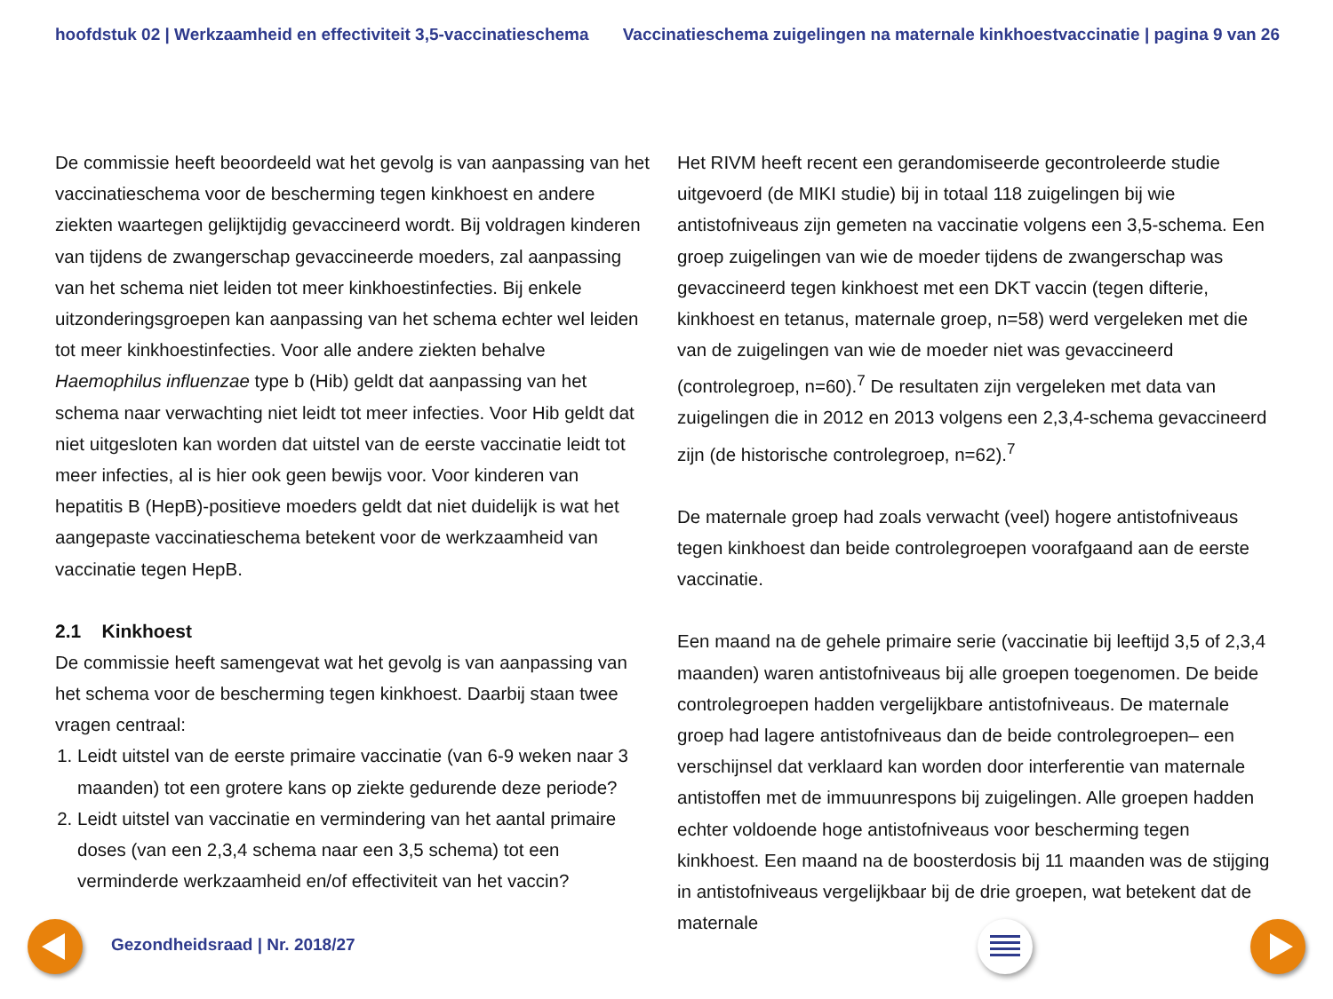hoofdstuk 02 | Werkzaamheid en effectiviteit 3,5-vaccinatieschema Vaccinatieschema zuigelingen na maternale kinkhoestvaccinatie | pagina 9 van 26
De commissie heeft beoordeeld wat het gevolg is van aanpassing van het vaccinatieschema voor de bescherming tegen kinkhoest en andere ziekten waartegen gelijktijdig gevaccineerd wordt. Bij voldragen kinderen van tijdens de zwangerschap gevaccineerde moeders, zal aanpassing van het schema niet leiden tot meer kinkhoestinfecties. Bij enkele uitzonderingsgroepen kan aanpassing van het schema echter wel leiden tot meer kinkhoestinfecties. Voor alle andere ziekten behalve Haemophilus influenzae type b (Hib) geldt dat aanpassing van het schema naar verwachting niet leidt tot meer infecties. Voor Hib geldt dat niet uitgesloten kan worden dat uitstel van de eerste vaccinatie leidt tot meer infecties, al is hier ook geen bewijs voor. Voor kinderen van hepatitis B (HepB)-positieve moeders geldt dat niet duidelijk is wat het aangepaste vaccinatieschema betekent voor de werkzaamheid van vaccinatie tegen HepB.
2.1 Kinkhoest
De commissie heeft samengevat wat het gevolg is van aanpassing van het schema voor de bescherming tegen kinkhoest. Daarbij staan twee vragen centraal:
1. Leidt uitstel van de eerste primaire vaccinatie (van 6-9 weken naar 3 maanden) tot een grotere kans op ziekte gedurende deze periode?
2. Leidt uitstel van vaccinatie en vermindering van het aantal primaire doses (van een 2,3,4 schema naar een 3,5 schema) tot een verminderde werkzaamheid en/of effectiviteit van het vaccin?
Het RIVM heeft recent een gerandomiseerde gecontroleerde studie uitgevoerd (de MIKI studie) bij in totaal 118 zuigelingen bij wie antistofniveaus zijn gemeten na vaccinatie volgens een 3,5-schema. Een groep zuigelingen van wie de moeder tijdens de zwangerschap was gevaccineerd tegen kinkhoest met een DKT vaccin (tegen difterie, kinkhoest en tetanus, maternale groep, n=58) werd vergeleken met die van de zuigelingen van wie de moeder niet was gevaccineerd (controlegroep, n=60).<sup>7</sup> De resultaten zijn vergeleken met data van zuigelingen die in 2012 en 2013 volgens een 2,3,4-schema gevaccineerd zijn (de historische controlegroep, n=62).<sup>7</sup>
De maternale groep had zoals verwacht (veel) hogere antistofniveaus tegen kinkhoest dan beide controlegroepen voorafgaand aan de eerste vaccinatie.
Een maand na de gehele primaire serie (vaccinatie bij leeftijd 3,5 of 2,3,4 maanden) waren antistofniveaus bij alle groepen toegenomen. De beide controlegroepen hadden vergelijkbare antistofniveaus. De maternale groep had lagere antistofniveaus dan de beide controlegroepen– een verschijnsel dat verklaard kan worden door interferentie van maternale antistoffen met de immuunrespons bij zuigelingen. Alle groepen hadden echter voldoende hoge antistofniveaus voor bescherming tegen kinkhoest. Een maand na de boosterdosis bij 11 maanden was de stijging in antistofniveaus vergelijkbaar bij de drie groepen, wat betekent dat de maternale
Gezondheidsraad | Nr. 2018/27